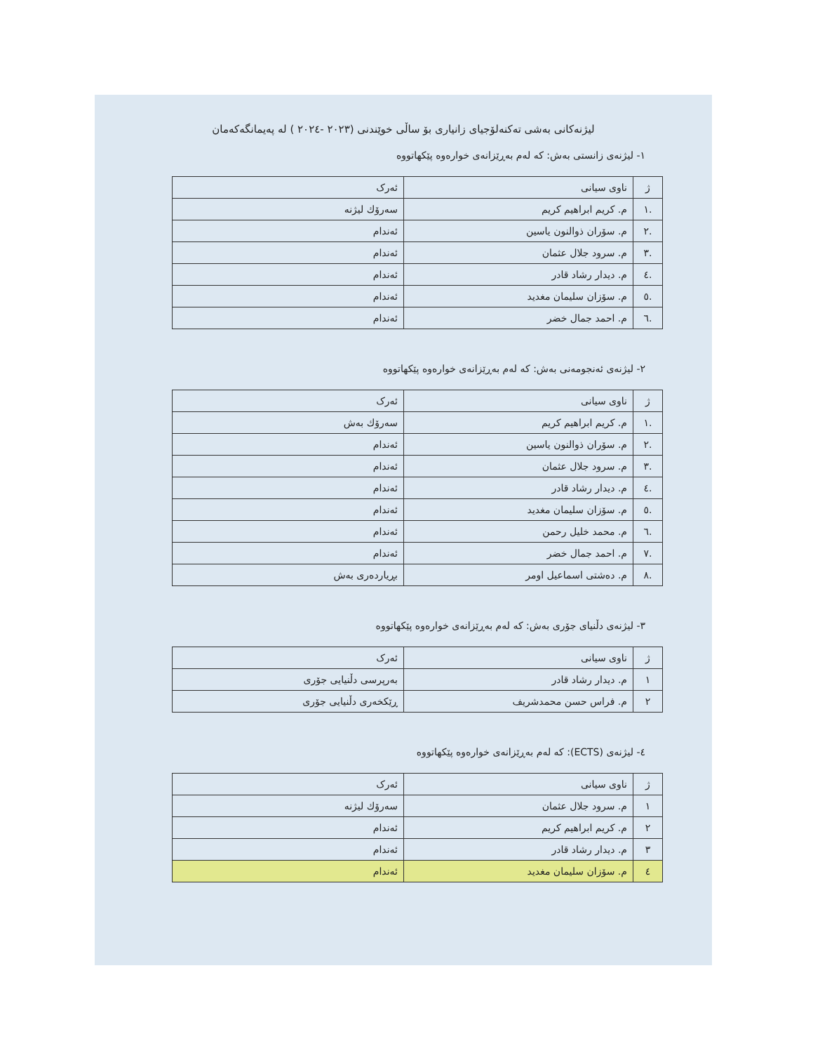لیژنەکانی بەشی تەکنەلۆجیای زانیاری بۆ ساڵی خوێندنی (٢٠٢٣ -٢٠٢٤ ) لە پەیمانگەکەمان
١- لیژنەی زانستی بەش: کە لەم بەڕێزانەی خوارەوە پێکهاتووە
| ژ | ناوی سیانی | ئەرک |
| --- | --- | --- |
| .١ | م. كريم ابراهيم كريم | سەرۆك لیژنە |
| .٢ | م. سۆران ذوالنون ياسين | ئەندام |
| .٣ | م. سرود جلال عثمان | ئەندام |
| .٤ | م. ديدار رشاد قادر | ئەندام |
| .٥ | م. سۆزان سليمان مغديد | ئەندام |
| .٦ | م. احمد جمال خضر | ئەندام |
٢- لیژنەی ئەنجومەنی بەش: کە لەم بەڕێزانەی خوارەوە پێکهاتووە
| ژ | ناوی سیانی | ئەرک |
| --- | --- | --- |
| .١ | م. كريم ابراهيم كريم | سەرۆك بەش |
| .٢ | م. سۆران ذوالنون ياسين | ئەندام |
| .٣ | م. سرود جلال عثمان | ئەندام |
| .٤ | م. ديدار رشاد قادر | ئەندام |
| .٥ | م. سۆزان سليمان مغديد | ئەندام |
| .٦ | م. محمد خليل رحمن | ئەندام |
| .٧ | م. احمد جمال خضر | ئەندام |
| .٨ | م. دەشتی اسماعيل اومر | بڕیاردەری بەش |
٣- لیژنەی دڵنیای جۆری بەش: کە لەم بەڕێزانەی خوارەوە پێکهاتووە
| ژ | ناوی سیانی | ئەرک |
| --- | --- | --- |
| ١ | م. ديدار رشاد قادر | بەرپرسی دڵنیایی جۆری |
| ٢ | م. فراس حسن محمدشريف | ڕێکخەری دڵنیایی جۆری |
٤- لیژنەی (ECTS): کە لەم بەڕێزانەی خوارەوە پێکهاتووە
| ژ | ناوی سیانی | ئەرک |
| --- | --- | --- |
| ١ | م. سرود جلال عثمان | سەرۆك لیژنە |
| ٢ | م. كريم ابراهيم كريم | ئەندام |
| ٣ | م. ديدار رشاد قادر | ئەندام |
| ٤ | م. سۆزان سليمان مغديد | ئەندام |